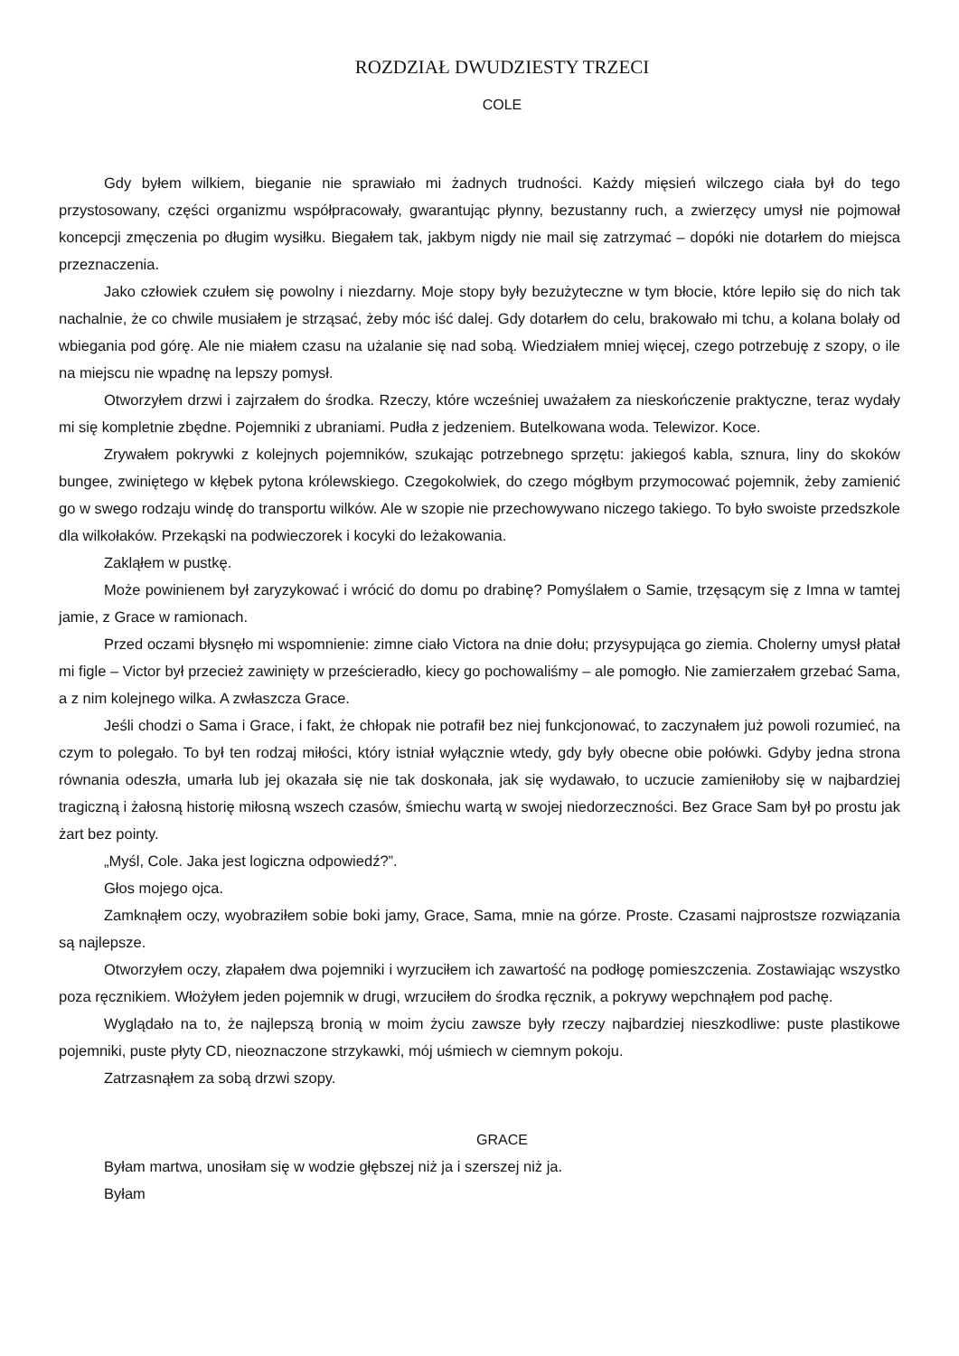ROZDZIAŁ DWUDZIESTY TRZECI
COLE
Gdy byłem wilkiem, bieganie nie sprawiało mi żadnych trudności. Każdy mięsień wilczego ciała był do tego przystosowany, części organizmu współpracowały, gwarantując płynny, bezustanny ruch, a zwierzęcy umysł nie pojmował koncepcji zmęczenia po długim wysiłku. Biegałem tak, jakbym nigdy nie mail się zatrzymać – dopóki nie dotarłem do miejsca przeznaczenia.
Jako człowiek czułem się powolny i niezdarny. Moje stopy były bezużyteczne w tym błocie, które lepiło się do nich tak nachalnie, że co chwile musiałem je strząsać, żeby móc iść dalej. Gdy dotarłem do celu, brakowało mi tchu, a kolana bolały od wbiegania pod górę. Ale nie miałem czasu na użalanie się nad sobą. Wiedziałem mniej więcej, czego potrzebuję z szopy, o ile na miejscu nie wpadnę na lepszy pomysł.
Otworzyłem drzwi i zajrzałem do środka. Rzeczy, które wcześniej uważałem za nieskończenie praktyczne, teraz wydały mi się kompletnie zbędne. Pojemniki z ubraniami. Pudła z jedzeniem. Butelkowana woda. Telewizor. Koce.
Zrywałem pokrywki z kolejnych pojemników, szukając potrzebnego sprzętu: jakiegoś kabla, sznura, liny do skoków bungee, zwiniętego w kłębek pytona królewskiego. Czegokolwiek, do czego mógłbym przymocować pojemnik, żeby zamienić go w swego rodzaju windę do transportu wilków. Ale w szopie nie przechowywano niczego takiego. To było swoiste przedszkole dla wilkołaków. Przekąski na podwieczorek i kocyki do leżakowania.
Zakląłem w pustkę.
Może powinienem był zaryzykować i wrócić do domu po drabinę? Pomyślałem o Samie, trzęsącym się z Imna w tamtej jamie, z Grace w ramionach.
Przed oczami błysnęło mi wspomnienie: zimne ciało Victora na dnie dołu; przysypująca go ziemia. Cholerny umysł płatał mi figle – Victor był przecież zawinięty w prześcieradło, kiecy go pochowaliśmy – ale pomogło. Nie zamierzałem grzebać Sama, a z nim kolejnego wilka. A zwłaszcza Grace.
Jeśli chodzi o Sama i Grace, i fakt, że chłopak nie potrafił bez niej funkcjonować, to zaczynałem już powoli rozumieć, na czym to polegało. To był ten rodzaj miłości, który istniał wyłącznie wtedy, gdy były obecne obie połówki. Gdyby jedna strona równania odeszła, umarła lub jej okazała się nie tak doskonała, jak się wydawało, to uczucie zamieniłoby się w najbardziej tragiczną i żałosną historię miłosną wszech czasów, śmiechu wartą w swojej niedorzeczności. Bez Grace Sam był po prostu jak żart bez pointy.
„Myśl, Cole. Jaka jest logiczna odpowiedź?”.
Głos mojego ojca.
Zamknąłem oczy, wyobraziłem sobie boki jamy, Grace, Sama, mnie na górze. Proste. Czasami najprostsze rozwiązania są najlepsze.
Otworzyłem oczy, złapałem dwa pojemniki i wyrzuciłem ich zawartość na podłogę pomieszczenia. Zostawiając wszystko poza ręcznikiem. Włożyłem jeden pojemnik w drugi, wrzuciłem do środka ręcznik, a pokrywy wepchnąłem pod pachę.
Wyglądało na to, że najlepszą bronią w moim życiu zawsze były rzeczy najbardziej nieszkodliwe: puste plastikowe pojemniki, puste płyty CD, nieoznaczone strzykawki, mój uśmiech w ciemnym pokoju.
Zatrzasnąłem za sobą drzwi szopy.
GRACE
Byłam martwa, unosiłam się w wodzie głębszej niż ja i szerszej niż ja.
Byłam